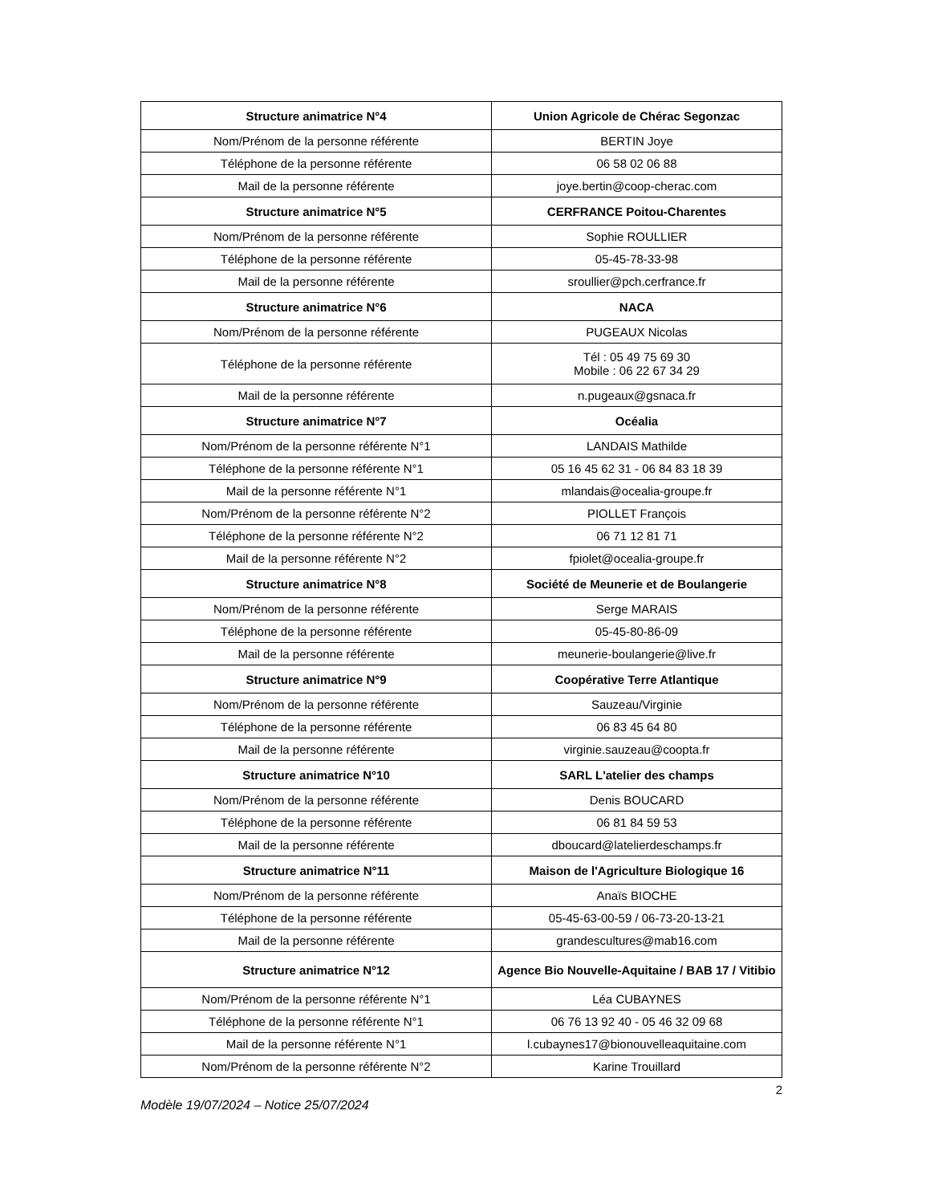| Structure animatrice N°4 | Union Agricole de Chérac Segonzac |
| --- | --- |
| Nom/Prénom de la personne référente | BERTIN Joye |
| Téléphone de la personne référente | 06 58 02 06 88 |
| Mail de la personne référente | joye.bertin@coop-cherac.com |
| Structure animatrice N°5 | CERFRANCE Poitou-Charentes |
| Nom/Prénom de la personne référente | Sophie ROULLIER |
| Téléphone de la personne référente | 05-45-78-33-98 |
| Mail de la personne référente | sroullier@pch.cerfrance.fr |
| Structure animatrice N°6 | NACA |
| Nom/Prénom de la personne référente | PUGEAUX Nicolas |
| Téléphone de la personne référente | Tél : 05 49 75 69 30 Mobile : 06 22 67 34 29 |
| Mail de la personne référente | n.pugeaux@gsnaca.fr |
| Structure animatrice N°7 | Océalia |
| Nom/Prénom de la personne référente N°1 | LANDAIS Mathilde |
| Téléphone de la personne référente N°1 | 05 16 45 62 31 - 06 84 83 18 39 |
| Mail de la personne référente N°1 | mlandais@ocealia-groupe.fr |
| Nom/Prénom de la personne référente N°2 | PIOLLET François |
| Téléphone de la personne référente N°2 | 06 71 12 81 71 |
| Mail de la personne référente N°2 | fpiolet@ocealia-groupe.fr |
| Structure animatrice N°8 | Société de Meunerie et de Boulangerie |
| Nom/Prénom de la personne référente | Serge MARAIS |
| Téléphone de la personne référente | 05-45-80-86-09 |
| Mail de la personne référente | meunerie-boulangerie@live.fr |
| Structure animatrice N°9 | Coopérative Terre Atlantique |
| Nom/Prénom de la personne référente | Sauzeau/Virginie |
| Téléphone de la personne référente | 06 83 45 64 80 |
| Mail de la personne référente | virginie.sauzeau@coopta.fr |
| Structure animatrice N°10 | SARL L'atelier des champs |
| Nom/Prénom de la personne référente | Denis BOUCARD |
| Téléphone de la personne référente | 06 81 84 59 53 |
| Mail de la personne référente | dboucard@latelierdeschamps.fr |
| Structure animatrice N°11 | Maison de l'Agriculture Biologique 16 |
| Nom/Prénom de la personne référente | Anaïs BIOCHE |
| Téléphone de la personne référente | 05-45-63-00-59 / 06-73-20-13-21 |
| Mail de la personne référente | grandescultures@mab16.com |
| Structure animatrice N°12 | Agence Bio Nouvelle-Aquitaine / BAB 17 / Vitibio |
| Nom/Prénom de la personne référente N°1 | Léa CUBAYNES |
| Téléphone de la personne référente N°1 | 06 76 13 92 40 - 05 46 32 09 68 |
| Mail de la personne référente N°1 | l.cubaynes17@bionouvelleaquitaine.com |
| Nom/Prénom de la personne référente N°2 | Karine Trouillard |
2
Modèle 19/07/2024 – Notice 25/07/2024